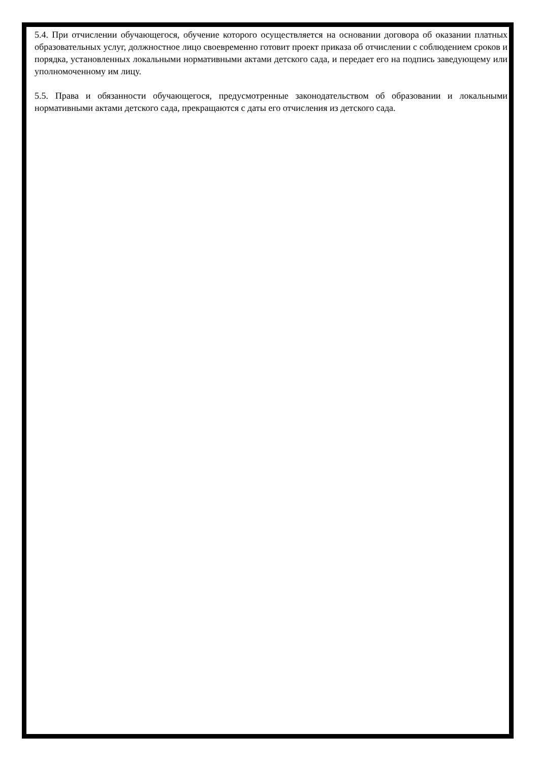5.4. При отчислении обучающегося, обучение которого осуществляется на основании договора об оказании платных образовательных услуг, должностное лицо своевременно готовит проект приказа об отчислении с соблюдением сроков и порядка, установленных локальными нормативными актами детского сада, и передает его на подпись заведующему или уполномоченному им лицу.
5.5. Права и обязанности обучающегося, предусмотренные законодательством об образовании и локальными нормативными актами детского сада, прекращаются с даты его отчисления из детского сада.